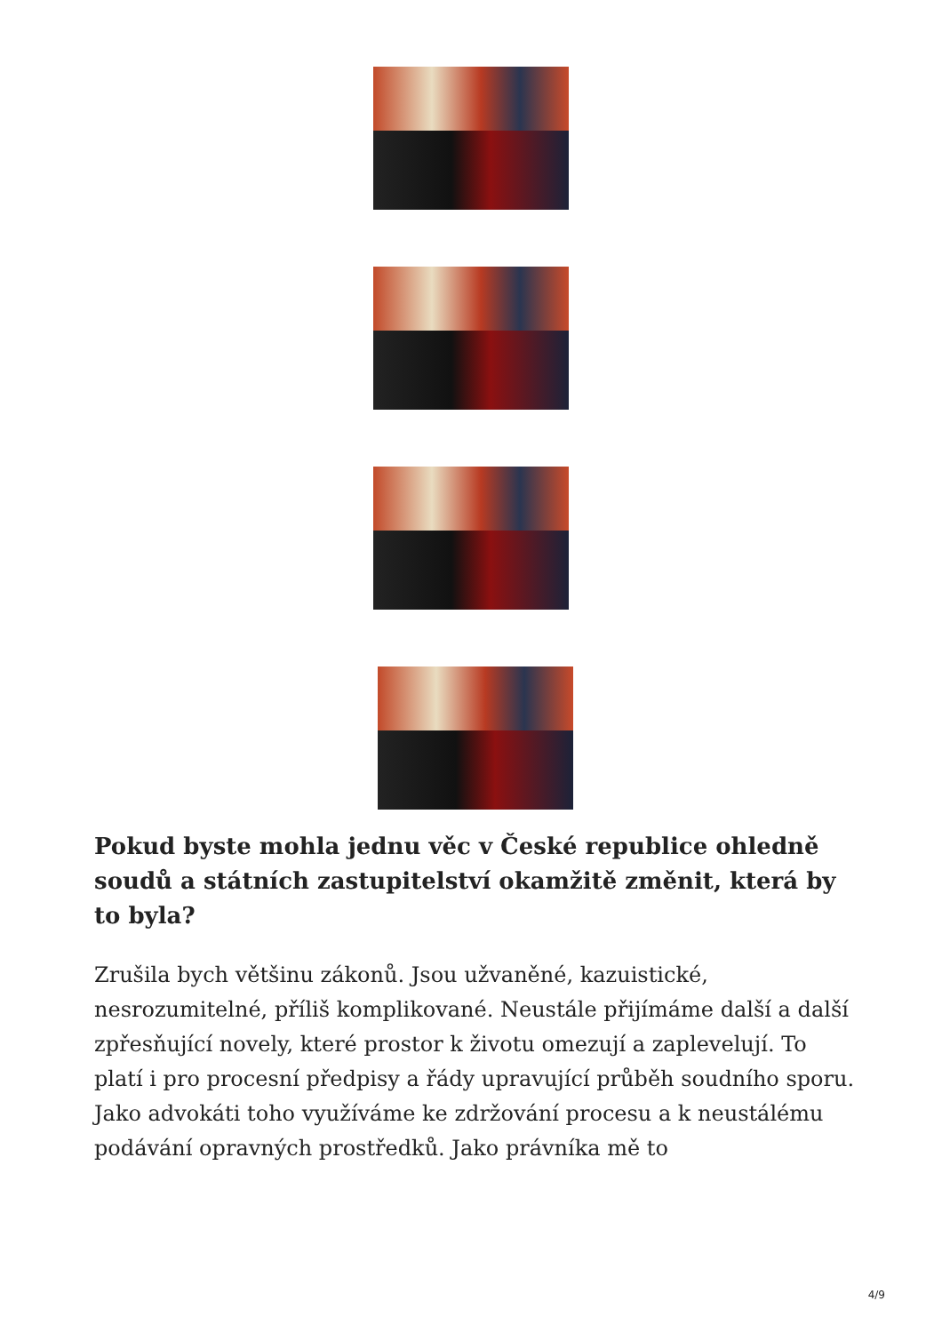Pokud byste mohla jednu věc v České republice ohledně soudů a státních zastupitelství okamžitě změnit, která by to byla?
Zrušila bych většinu zákonů. Jsou užvaněné, kazuistické, nesrozumitelné, příliš komplikované. Neustále přijímáme další a další zpřesňující novely, které prostor k životu omezují a zaplevelují. To platí i pro procesní předpisy a řády upravující průběh soudního sporu. Jako advokáti toho využíváme ke zdržování procesu a k neustálému podávání opravných prostředků. Jako právníka mě to
4/9